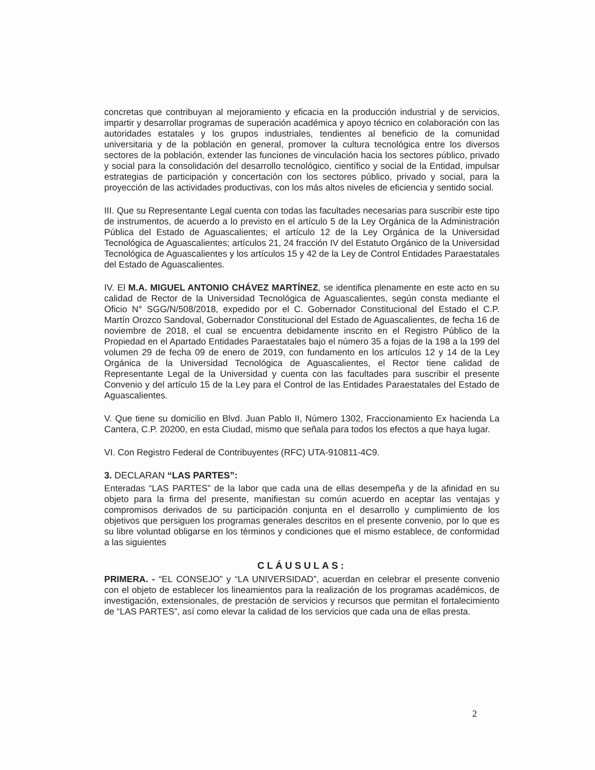concretas que contribuyan al mejoramiento y eficacia en la producción industrial y de servicios, impartir y desarrollar programas de superación académica y apoyo técnico en colaboración con las autoridades estatales y los grupos industriales, tendientes al beneficio de la comunidad universitaria y de la población en general, promover la cultura tecnológica entre los diversos sectores de la población, extender las funciones de vinculación hacia los sectores público, privado y social para la consolidación del desarrollo tecnológico, científico y social de la Entidad, impulsar estrategias de participación y concertación con los sectores público, privado y social, para la proyección de las actividades productivas, con los más altos niveles de eficiencia y sentido social.
III. Que su Representante Legal cuenta con todas las facultades necesarias para suscribir este tipo de instrumentos, de acuerdo a lo previsto en el artículo 5 de la Ley Orgánica de la Administración Pública del Estado de Aguascalientes; el artículo 12 de la Ley Orgánica de la Universidad Tecnológica de Aguascalientes; artículos 21, 24 fracción IV del Estatuto Orgánico de la Universidad Tecnológica de Aguascalientes y los artículos 15 y 42 de la Ley de Control Entidades Paraestatales del Estado de Aguascalientes.
IV. El M.A. MIGUEL ANTONIO CHÁVEZ MARTÍNEZ, se identifica plenamente en este acto en su calidad de Rector de la Universidad Tecnológica de Aguascalientes, según consta mediante el Oficio N° SGG/N/508/2018, expedido por el C. Gobernador Constitucional del Estado el C.P. Martín Orozco Sandoval, Gobernador Constitucional del Estado de Aguascalientes, de fecha 16 de noviembre de 2018, el cual se encuentra debidamente inscrito en el Registro Público de la Propiedad en el Apartado Entidades Paraestatales bajo el número 35 a fojas de la 198 a la 199 del volumen 29 de fecha 09 de enero de 2019, con fundamento en los artículos 12 y 14 de la Ley Orgánica de la Universidad Tecnológica de Aguascalientes, el Rector tiene calidad de Representante Legal de la Universidad y cuenta con las facultades para suscribir el presente Convenio y del artículo 15 de la Ley para el Control de las Entidades Paraestatales del Estado de Aguascalientes.
V. Que tiene su domicilio en Blvd. Juan Pablo II, Número 1302, Fraccionamiento Ex hacienda La Cantera, C.P. 20200, en esta Ciudad, mismo que señala para todos los efectos a que haya lugar.
VI. Con Registro Federal de Contribuyentes (RFC) UTA-910811-4C9.
3. DECLARAN “LAS PARTES”:
Enteradas “LAS PARTES” de la labor que cada una de ellas desempeña y de la afinidad en su objeto para la firma del presente, manifiestan su común acuerdo en aceptar las ventajas y compromisos derivados de su participación conjunta en el desarrollo y cumplimiento de los objetivos que persiguen los programas generales descritos en el presente convenio, por lo que es su libre voluntad obligarse en los términos y condiciones que el mismo establece, de conformidad a las siguientes
CLÁUSULAS:
PRIMERA. - “EL CONSEJO” y “LA UNIVERSIDAD”, acuerdan en celebrar el presente convenio con el objeto de establecer los lineamientos para la realización de los programas académicos, de investigación, extensionales, de prestación de servicios y recursos que permitan el fortalecimiento de “LAS PARTES”, así como elevar la calidad de los servicios que cada una de ellas presta.
2